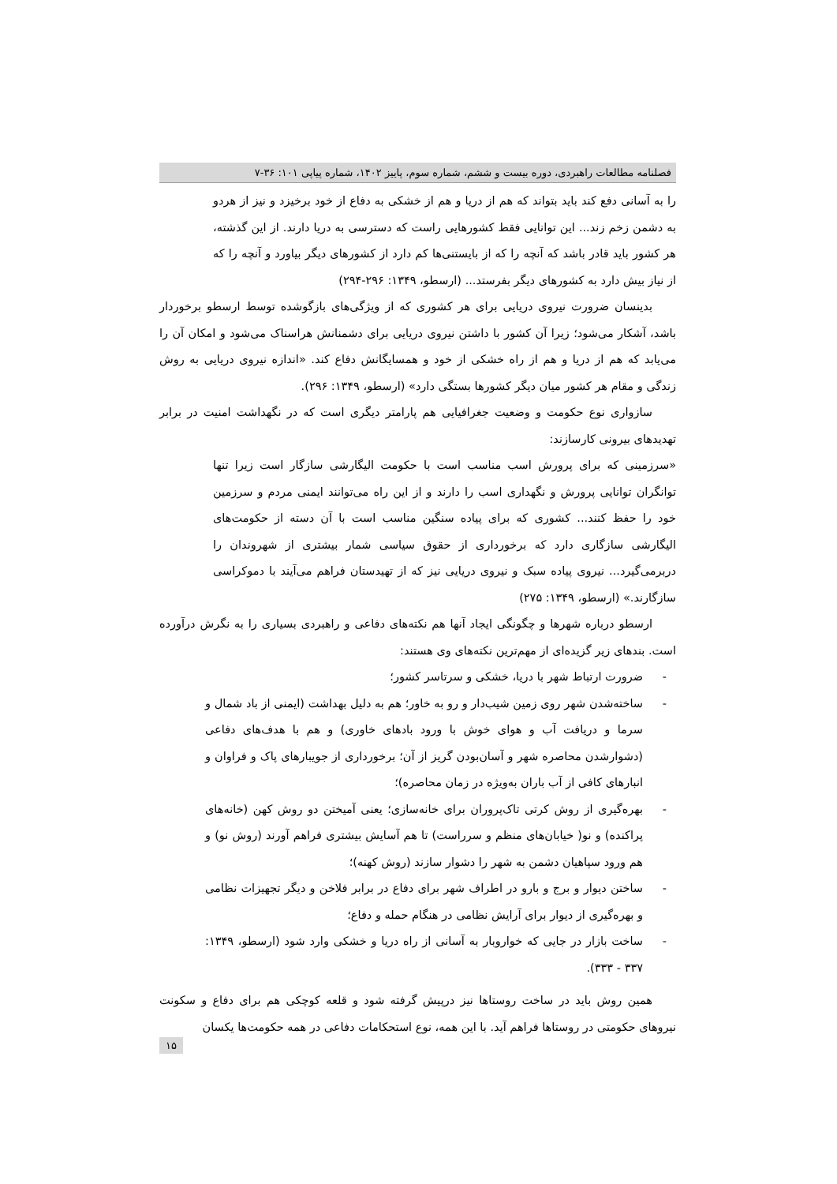فصلنامه مطالعات راهبردی، دوره بیست و ششم، شماره سوم، پاییز ۱۴۰۲، شماره پیاپی ۱۰۱: ۳۶-۷
را به آسانی دفع کند باید بتواند که هم از دریا و هم از خشکی به دفاع از خود برخیزد و نیز از هردو به دشمن زخم زند... این توانایی فقط کشورهایی راست که دسترسی به دریا دارند. از این گذشته، هر کشور باید قادر باشد که آنچه را که از بایستنی‌ها کم دارد از کشورهای دیگر بیاورد و آنچه را که از نیاز بیش دارد به کشورهای دیگر بفرستد... (ارسطو، ۱۳۴۹: ۲۹۶-۲۹۴)
بدینسان ضرورت نیروی دریایی برای هر کشوری که از ویژگی‌های بازگوشده توسط ارسطو برخوردار باشد، آشکار می‌شود؛ زیرا آن کشور با داشتن نیروی دریایی برای دشمنانش هراسناک می‌شود و امکان آن را می‌یابد که هم از دریا و هم از راه خشکی از خود و همسایگانش دفاع کند. «اندازه نیروی دریایی به روش زندگی و مقام هر کشور میان دیگر کشورها بستگی دارد» (ارسطو، ۱۳۴۹: ۲۹۶).
سازواری نوع حکومت و وضعیت جغرافیایی هم پارامتر دیگری است که در نگهداشت امنیت در برابر تهدیدهای بیرونی کارسازند:
«سرزمینی که برای پرورش اسب مناسب است با حکومت الیگارشی سازگار است زیرا تنها توانگران توانایی پرورش و نگهداری اسب را دارند و از این راه می‌توانند ایمنی مردم و سرزمین خود را حفظ کنند... کشوری که برای پیاده سنگین مناسب است با آن دسته از حکومت‌های الیگارشی سازگاری دارد که برخورداری از حقوق سیاسی شمار بیشتری از شهروندان را دربرمی‌گیرد... نیروی پیاده سبک و نیروی دریایی نیز که از تهیدستان فراهم می‌آیند با دموکراسی سازگارند.» (ارسطو، ۱۳۴۹: ۲۷۵)
ارسطو درباره شهرها و چگونگی ایجاد آنها هم نکته‌های دفاعی و راهبردی بسیاری را به نگرش درآورده است. بندهای زیر گزیده‌ای از مهم‌ترین نکته‌های وی هستند:
- ضرورت ارتباط شهر با دریا، خشکی و سرتاسر کشور؛
- ساخته‌شدن شهر روی زمین شیب‌دار و رو به خاور؛ هم به دلیل بهداشت (ایمنی از باد شمال و سرما و دریافت آب و هوای خوش با ورود بادهای خاوری) و هم با هدف‌های دفاعی (دشوارشدن محاصره شهر و آسان‌بودن گریز از آن؛ برخورداری از جویبارهای پاک و فراوان و انبارهای کافی از آب باران به‌ویژه در زمان محاصره)؛
- بهره‌گیری از روش کرتی تاک‌پروران برای خانه‌سازی؛ یعنی آمیختن دو روش کهن (خانه‌های پراکنده) و نو( خیابان‌های منظم و سرراست) تا هم آسایش بیشتری فراهم آورند (روش نو) و هم ورود سپاهیان دشمن به شهر را دشوار سازند (روش کهنه)؛
- ساختن دیوار و برج و بارو در اطراف شهر برای دفاع در برابر فلاخن و دیگر تجهیزات نظامی و بهره‌گیری از دیوار برای آرایش نظامی در هنگام حمله و دفاع؛
- ساخت بازار در جایی که خواروبار به آسانی از راه دریا و خشکی وارد شود (ارسطو، ۱۳۴۹: ۳۳۷ - ۳۳۳).
همین روش باید در ساخت روستاها نیز درپیش گرفته شود و قلعه کوچکی هم برای دفاع و سکونت نیروهای حکومتی در روستاها فراهم آید. با این همه، نوع استحکامات دفاعی در همه حکومت‌ها یکسان
۱۵